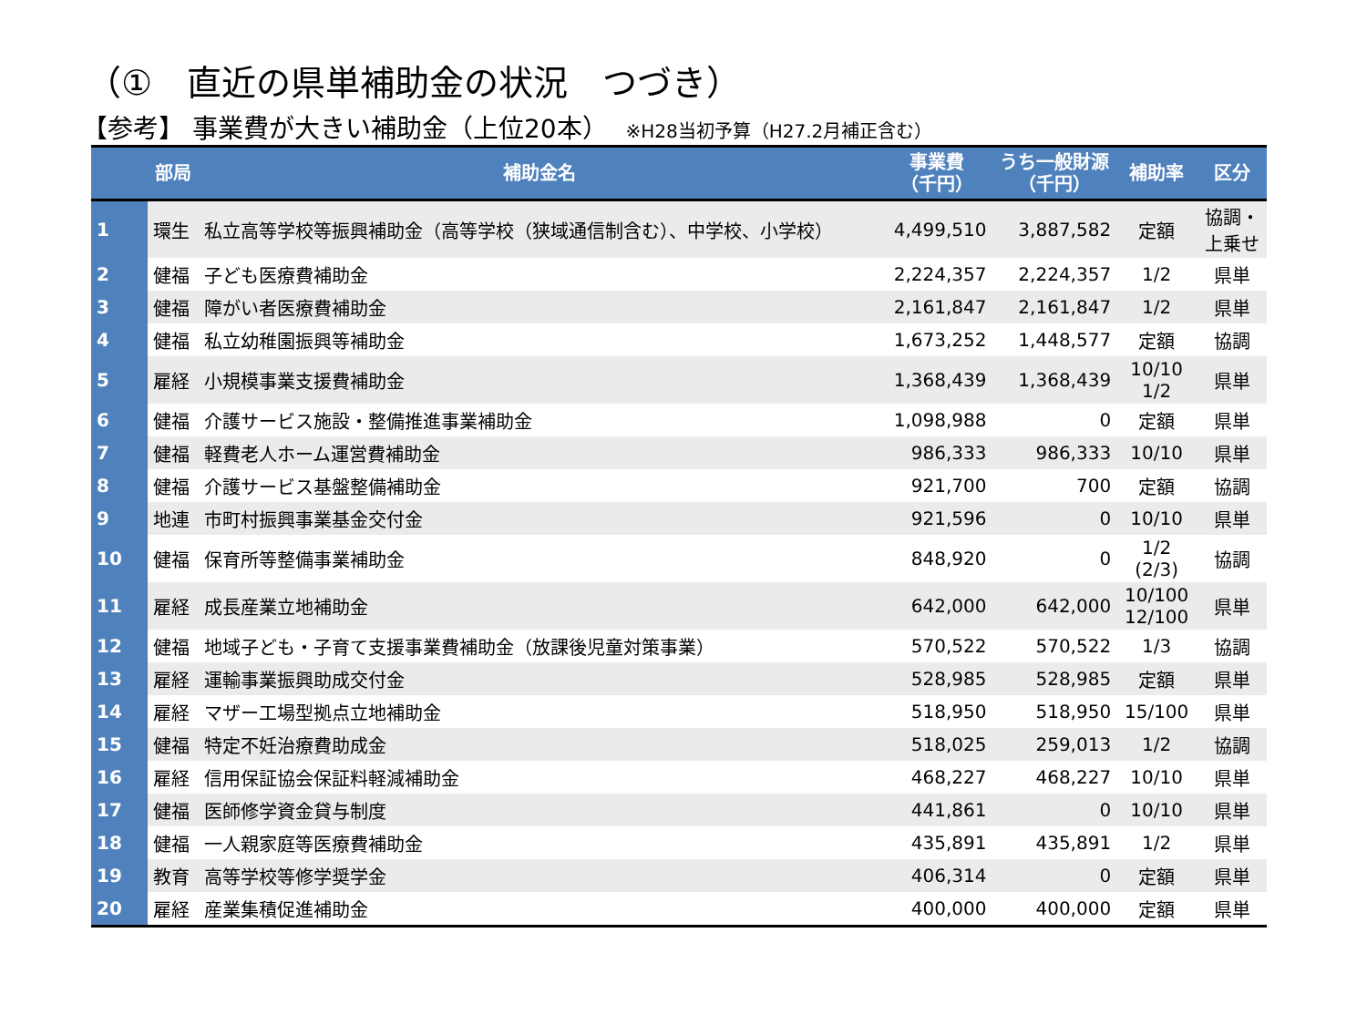（①　直近の県単補助金の状況　つづき）
【参考】 事業費が大きい補助金（上位20本） ※H28当初予算（H27.2月補正含む）
| | 部局 | 補助金名 | 事業費 （千円） | うち一般財源 （千円） | 補助率 | 区分 |
| --- | --- | --- | --- | --- | --- | --- |
| 1 | 環生 | 私立高等学校等振興補助金（高等学校（狭域通信制含む）、中学校、小学校） | 4,499,510 | 3,887,582 | 定額 | 協調・ 上乗せ |
| 2 | 健福 | 子ども医療費補助金 | 2,224,357 | 2,224,357 | 1/2 | 県単 |
| 3 | 健福 | 障がい者医療費補助金 | 2,161,847 | 2,161,847 | 1/2 | 県単 |
| 4 | 健福 | 私立幼稚園振興等補助金 | 1,673,252 | 1,448,577 | 定額 | 協調 |
| 5 | 雇経 | 小規模事業支援費補助金 | 1,368,439 | 1,368,439 | 10/10 1/2 | 県単 |
| 6 | 健福 | 介護サービス施設・整備推進事業補助金 | 1,098,988 | 0 | 定額 | 県単 |
| 7 | 健福 | 軽費老人ホーム運営費補助金 | 986,333 | 986,333 | 10/10 | 県単 |
| 8 | 健福 | 介護サービス基盤整備補助金 | 921,700 | 700 | 定額 | 協調 |
| 9 | 地連 | 市町村振興事業基金交付金 | 921,596 | 0 | 10/10 | 県単 |
| 10 | 健福 | 保育所等整備事業補助金 | 848,920 | 0 | 1/2 (2/3) | 協調 |
| 11 | 雇経 | 成長産業立地補助金 | 642,000 | 642,000 | 10/100 12/100 | 県単 |
| 12 | 健福 | 地域子ども・子育て支援事業費補助金（放課後児童対策事業） | 570,522 | 570,522 | 1/3 | 協調 |
| 13 | 雇経 | 運輸事業振興助成交付金 | 528,985 | 528,985 | 定額 | 県単 |
| 14 | 雇経 | マザー工場型拠点立地補助金 | 518,950 | 518,950 | 15/100 | 県単 |
| 15 | 健福 | 特定不妊治療費助成金 | 518,025 | 259,013 | 1/2 | 協調 |
| 16 | 雇経 | 信用保証協会保証料軽減補助金 | 468,227 | 468,227 | 10/10 | 県単 |
| 17 | 健福 | 医師修学資金貸与制度 | 441,861 | 0 | 10/10 | 県単 |
| 18 | 健福 | 一人親家庭等医療費補助金 | 435,891 | 435,891 | 1/2 | 県単 |
| 19 | 教育 | 高等学校等修学奨学金 | 406,314 | 0 | 定額 | 県単 |
| 20 | 雇経 | 産業集積促進補助金 | 400,000 | 400,000 | 定額 | 県単 |